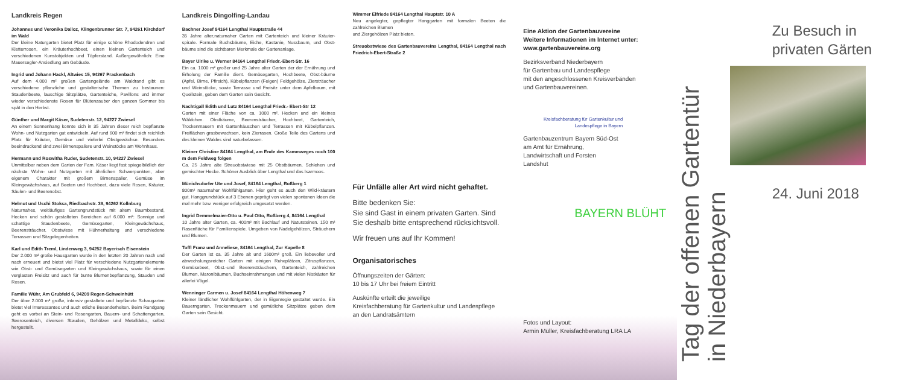Landkreis Regen
Johannes und Veronika Dalloz, Klingenbrunner Str. 7, 94261 Kirchdorf im Wald
Der kleine Naturgarten bietet Platz für einige schöne Rhododendren und Kletterrosen, ein Kräuterhochbeet, einen kleinen Gartenteich und verschiedenen Kunstobjekten und Töpferstand. Außergewöhnlich: Eine Mauersegler-Ansiedlung am Gebäude.
Ingrid und Johann Hackl, Altwies 15, 94267 Prackenbach
Auf dem 4.000 m² großen Gartengelände am Waldrand gibt es verschiedene pflanzliche und gestalterische Themen zu bestaunen: Staudenbeete, lauschige Sitzplätze, Gartenteiche, Pavillons und immer wieder verschiedenste Rosen für Blütenzauber den ganzen Sommer bis spät in den Herbst.
Günther und Margit Käser, Sudetenstr. 12, 94227 Zwiesel
An einem Sonnenhang konnte sich in 35 Jahren dieser reich bepflanzte Wohn- und Nutzgarten gut entwickeln. Auf rund 600 m² findet sich reichlich Platz für Kräuter, Gemüse und vielerlei Obstgewächse. Besonders beeindruckend sind zwei Birnenspaliere und Weinstöcke am Wohnhaus.
Hermann und Roswitha Ruder, Sudetenstr. 10, 94227 Zwiesel
Unmittelbar neben dem Garten der Fam. Käser liegt fast spiegelbildlich der nächste Wohn- und Nutzgarten mit ähnlichen Schwerpunkten, aber eigenem Charakter mit großem Birnenspalier, Gemüse im Kleingewächshaus, auf Beeten und Hochbeet, dazu viele Rosen, Kräuter, Säulen- und Beerenobst.
Helmut und Uschi Stoksa, Riedbachstr. 39, 94262 Kollnburg
Naturnahes, weitläufiges Gartengrundstück mit altem Baumbestand, Hecken und schön gestalteten Bereichen auf 6.000 m²: Sonnige und schattige Staudenbeete, Gemüsegarten, Kleingewächshaus, Beerensträucher, Obstwiese mit Hühnerhaltung und verschiedene Terrassen und Sitzgelegenheiten.
Karl und Edith Treml, Lindenweg 3, 94252 Bayerisch Eisenstein
Der 2.000 m² große Hausgarten wurde in den letzten 20 Jahren nach und nach erneuert und bietet viel Platz für verschiedene Nutzgartenelemente wie Obst- und Gemüsegarten und Kleingewächshaus, sowie für einen verglasten Freisitz und auch für bunte Blumenbepflanzung, Stauden und Rosen.
Familie Wühr, Am Grubfeld 6, 94209 Regen-Schweinhütt
Der über 2.000 m² große, intensiv gestaltete und bepflanzte Schaugarten bietet viel Interessantes und auch etliche Besonderheiten. Beim Rundgang geht es vorbei an Stein- und Rosengarten, Bauern- und Schattengarten, Seerosenteich, diversen Stauden, Gehölzen und Metalldeko, selbst hergestellt.
Landkreis Dingolfing-Landau
Bachner Josef 84164 Lengthal Hauptstraße 44
35 Jahre alter,naturnaher Garten mit Gartenteich und kleiner Kräuter-spirale. Formale Buchsbäume, Eiche, Kastanie, Nussbaum, und Obst-bäume sind die sichtbaren Merkmale der Gartenanlage.
Bayer Ulrike u. Werner 84164 Lengthal Friedr.-Ebert-Str. 16
Ein ca. 1000 m² großer und 25 Jahre alter Garten der der Ernährung und Erholung der Familie dient. Gemüsegarten, Hochbeete, Obst-bäume (Apfel, Birne, Pfirsich), Kübelpflanzen (Feigen) Feldgehölze, Ziersträucher und Weinstöcke, sowie Terrasse und Freisitz unter dem Apfelbaum, mit Quellstein, geben dem Garten sein Gesicht.
Nachtigall Edith und Lutz 84164 Lengthal Friedr.- Ebert-Str 12
Garten mit einer Fläche von ca. 1000 m². Hecken und ein kleines Wäldchen. Obstbäume, Beerensträucher, Hochbeet, Gartenteich, Trockenmauern mit Gartenhäuschen und Terrassen mit Kübelpflanzen. Freiflächen grasbewachsen, kein Zierrasen. Große Teile des Gartens und des kleinen Waldes sind naturbelassen.
Kleiner Christine 84164 Lengthal, am Ende des Kammweges noch 100 m dem Feldweg folgen
Ca. 25 Jahre alte Streuobstwiese mit 25 Obstbäumen, Schlehen und gemischter Hecke. Schöner Ausblick über Lengthal und das Isarmoos.
Münichsdorfer Ute und Josef, 84164 Lengthal, Roßberg 1
800m² naturnaher Wohlfühlgarten. Hier geht es auch den Wild-kräutern gut. Hanggrundstück auf 3 Ebenen geprägt von vielen spontanen Ideen die mal mehr bzw. weniger erfolgreich umgesetzt werden.
Ingrid Demmelmaier-Otto u. Paul Otto, Roßberg 4, 84164 Lengthal
10 Jahre alter Garten, ca. 400m² mit Bachlauf und Natursteinen. 150 m² Rasenfläche für Familienspiele. Umgeben von Nadelgehölzen, Sträuchern und Blumen.
Toffl Franz und Anneliese, 84164 Lengthal, Zur Kapelle 8
Der Garten ist ca. 35 Jahre alt und 1600m² groß. Ein liebevoller und abwechslungsreicher Garten mit einigen Ruheplätzen, Zitruspflanzen, Gemüsebeet, Obst.-und Beerensträuchern, Gartenteich, zahlreichen Blumen, Maronibäumen, Buchseinrahmungen und mit vielen Nistkästen für allerlei Vögel.
Wenninger Carmen u. Josef 84164 Lengthal Höhenweg 7
Kleiner ländlicher Wohlfühlgarten, der in Eigenregie gestaltet wurde. Ein Bauerngarten, Trockenmauern und gemütliche Sitzplätze geben dem Garten sein Gesicht.
Wimmer Elfriede 84164 Lengthal Hauptstr. 10 A
Neu angelegter, gepflegter Hanggarten mit formalen Beeten die zahlreichen Blumen
und Ziergehölzen Platz bieten.
Streuobstwiese des Gartenbauvereins Lengthal, 84164 Lengthal nach Friedrich-Ebert-Straße 2
Für Unfälle aller Art wird nicht gehaftet.
Bitte bedenken Sie:
Sie sind Gast in einem privaten Garten. Sind Sie deshalb bitte entsprechend rücksichtsvoll.
Wir freuen uns auf Ihr Kommen!
Organisatorisches
Öffnungszeiten der Gärten:
10 bis 17 Uhr bei freiem Eintritt
Auskünfte erteilt die jeweilige
Kreisfachberatung für Gartenkultur und Landespflege
an den Landratsämtern
Eine Aktion der Gartenbauvereine
Weitere Informationen im Internet unter:
www.gartenbauvereine.org
Bezirksverband Niederbayern
für Gartenbau und Landespflege
mit den angeschlossenen Kreisverbänden
und Gartenbauvereinen.
Kreisfachberatung für Gartenkultur und Landespflege in Bayern
Gartenbauzentrum Bayern Süd-Ost
am Amt für Ernährung,
Landwirtschaft und Forsten
Landshut
BAYERN BLÜHT
Fotos und Layout:
Armin Müller, Kreisfachberatung LRA LA
Tag der offenen Gartentür
in Niederbayern
Zu Besuch in
privaten Gärten
24. Juni 2018